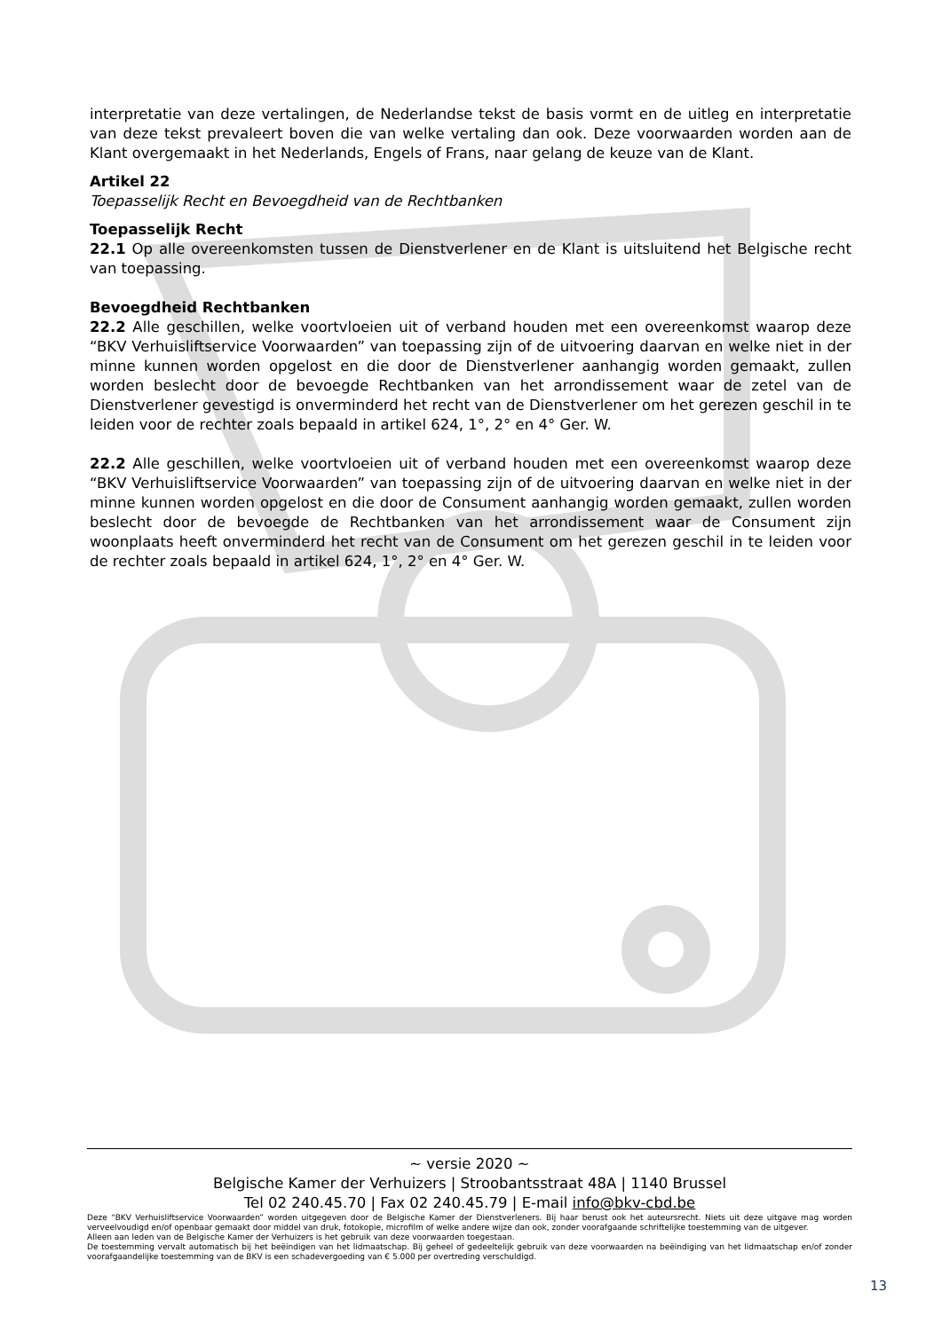interpretatie van deze vertalingen, de Nederlandse tekst de basis vormt en de uitleg en interpretatie van deze tekst prevaleert boven die van welke vertaling dan ook. Deze voorwaarden worden aan de Klant overgemaakt in het Nederlands, Engels of Frans, naar gelang de keuze van de Klant.
Artikel 22
Toepasselijk Recht en Bevoegdheid van de Rechtbanken
Toepasselijk Recht
22.1 Op alle overeenkomsten tussen de Dienstverlener en de Klant is uitsluitend het Belgische recht van toepassing.
Bevoegdheid Rechtbanken
22.2 Alle geschillen, welke voortvloeien uit of verband houden met een overeenkomst waarop deze “BKV Verhuisliftservice Voorwaarden” van toepassing zijn of de uitvoering daarvan en welke niet in der minne kunnen worden opgelost en die door de Dienstverlener aanhangig worden gemaakt, zullen worden beslecht door de bevoegde Rechtbanken van het arrondissement waar de zetel van de Dienstverlener gevestigd is onverminderd het recht van de Dienstverlener om het gerezen geschil in te leiden voor de rechter zoals bepaald in artikel 624, 1°, 2° en 4° Ger. W.
22.2 Alle geschillen, welke voortvloeien uit of verband houden met een overeenkomst waarop deze “BKV Verhuisliftservice Voorwaarden” van toepassing zijn of de uitvoering daarvan en welke niet in der minne kunnen worden opgelost en die door de Consument aanhangig worden gemaakt, zullen worden beslecht door de bevoegde de Rechtbanken van het arrondissement waar de Consument zijn woonplaats heeft onverminderd het recht van de Consument om het gerezen geschil in te leiden voor de rechter zoals bepaald in artikel 624, 1°, 2° en 4° Ger. W.
~ versie 2020 ~
Belgische Kamer der Verhuizers | Stroobantsstraat 48A | 1140 Brussel
Tel 02 240.45.70 | Fax 02 240.45.79 | E-mail info@bkv-cbd.be
Deze “BKV Verhuisliftservice Voorwaarden” worden uitgegeven door de Belgische Kamer der Dienstverleners. Bij haar berust ook het auteursrecht. Niets uit deze uitgave mag worden verveelvoudigd en/of openbaar gemaakt door middel van druk, fotokopie, microfilm of welke andere wijze dan ook, zonder voorafgaande schriftelijke toestemming van de uitgever.
Alleen aan leden van de Belgische Kamer der Verhuizers is het gebruik van deze voorwaarden toegestaan.
De toestemming vervalt automatisch bij het beëindigen van het lidmaatschap. Bij geheel of gedeeltelijk gebruik van deze voorwaarden na beëindiging van het lidmaatschap en/of zonder voorafgaandelijke toestemming van de BKV is een schadevergoeding van € 5.000 per overtreding verschuldigd.
13